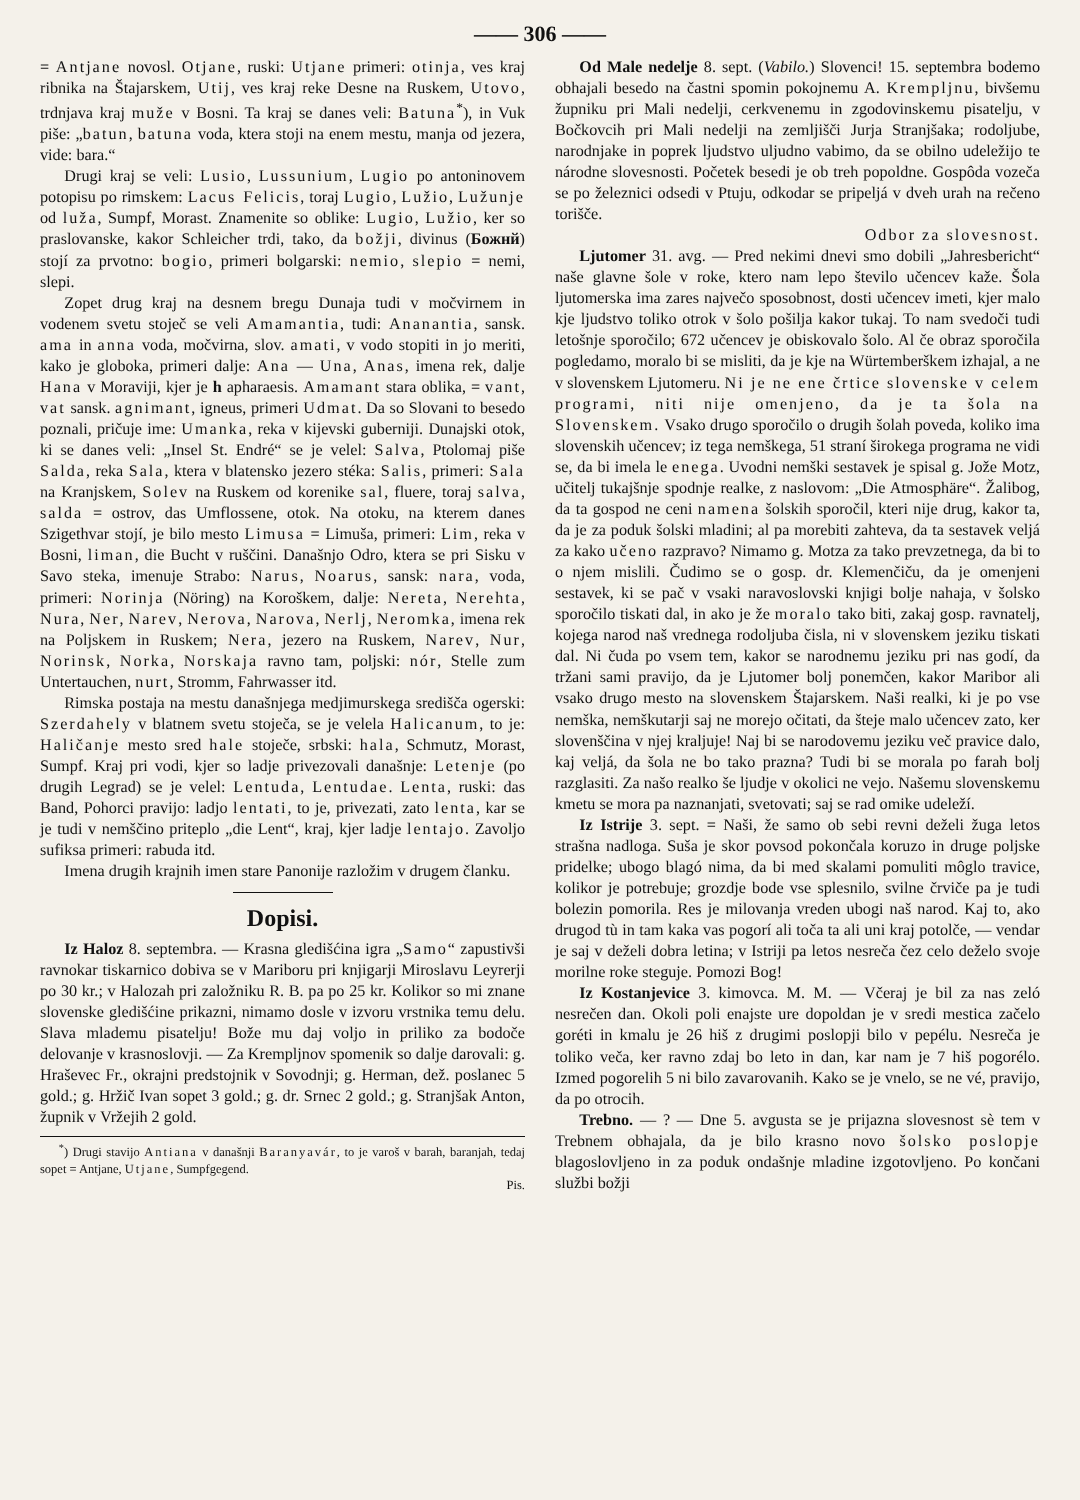—— 306 ——
= Antjane novosl. Otjane, ruski: Utjane primeri: otinja, ves kraj ribnika na Štajarskem, Utij, ves kraj reke Desne na Ruskem, Utovo, trdnjava kraj muže v Bosni. Ta kraj se danes veli: Batuna<sup>*</sup>), in Vuk piše: „batun, batuna voda, ktera stoji na enem mestu, manja od jezera, vide: bara.“
Drugi kraj se veli: Lusio, Lussunium, Lugio po antoninovem potopisu po rimskem: Lacus Felicis, toraj Lugio, Lužio, Lužunje od luža, Sumpf, Morast. Znamenite so oblike: Lugio, Lužio, ker so praslovanske, kakor Schleicher trdi, tako, da božji, divinus (Божнй) stojí za prvotno: bogio, primeri bolgarski: nemio, slepio = nemi, slepi.
Zopet drug kraj na desnem bregu Dunaja tudi v močvirnem in vodenem svetu stoječ se veli Amamantia, tudi: Ananantia, sansk. ama in anna voda, močvirna, slov. amati, v vodo stopiti in jo meriti, kako je globoka, primeri dalje: Ana — Una, Anas, imena rek, dalje Hana v Moraviji, kjer je h apharaesis. Amamant stara oblika, = vant, vat sansk. agnimant, igneus, primeri Udmat. Da so Slovani to besedo poznali, pričuje ime: Umanka, reka v kijevski guberniji. Dunajski otok, ki se danes veli: „Insel St. Endré“ se je velel: Salva, Ptolomaj piše Salda, reka Sala, ktera v blatensko jezero stéka: Salis, primeri: Sala na Kranjskem, Solev na Ruskem od korenike sal, fluere, toraj salva, salda = ostrov, das Umflossene, otok. Na otoku, na kterem danes Szigethvar stojí, je bilo mesto Limusa = Limuša, primeri: Lim, reka v Bosni, liman, die Bucht v ruščini. Današnjo Odro, ktera se pri Sisku v Savo steka, imenuje Strabo: Narus, Noarus, sansk: nara, voda, primeri: Norinja (Nöring) na Koroškem, dalje: Nereta, Nerehta, Nura, Ner, Narev, Nerova, Narova, Nerlj, Neromka, imena rek na Poljskem in Ruskem; Nera, jezero na Ruskem, Narev, Nur, Norinsk, Norka, Norskaja ravno tam, poljski: nór, Stelle zum Untertauchen, nurt, Stromm, Fahrwasser itd.
Rimska postaja na mestu današnjega medjimurskega središča ogerski: Szerdahely v blatnem svetu stoječa, se je velela Halicanum, to je: Haličanje mesto sred hale stoječe, srbski: hala, Schmutz, Morast, Sumpf. Kraj pri vodi, kjer so ladje privezovali današnje: Letenje (po drugih Legrad) se je velel: Lentuda, Lentudae. Lenta, ruski: das Band, Pohorci pravijo: ladjo lentati, to je, privezati, zato lenta, kar se je tudi v nemščino priteplo „die Lent“, kraj, kjer ladje lentajo. Zavoljo sufiksa primeri: rabuda itd.
Imena drugih krajnih imen stare Panonije razložim v drugem članku.
Dopisi.
Iz Haloz 8. septembra. — Krasna gledišćina igra „Samo“ zapustivši ravnokar tiskarnico dobiva se v Mariboru pri knjigarji Miroslavu Leyrerji po 30 kr.; v Halozah pri založniku R. B. pa po 25 kr. Kolikor so mi znane slovenske gledišćine prikazni, nimamo dosle v izvoru vrstnika temu delu. Slava mlademu pisatelju! Bože mu daj voljo in priliko za bodoče delovanje v krasnoslovji. — Za Krempljnov spomenik so dalje darovali: g. Hraševec Fr., okrajni predstojnik v Sovodnji; g. Herman, dež. poslanec 5 gold.; g. Hržič Ivan sopet 3 gold.; g. dr. Srnec 2 gold.; g. Stranjšak Anton, župnik v Vržejih 2 gold.
<sup>*</sup>) Drugi stavijo Antiana v današnji Baranyavár, to je varoš v barah, baranjah, tedaj sopet = Antjane, Utjane, Sumpfgegend.
Pis.
Od Male nedelje 8. sept. (Vabilo.) Slovenci! 15. septembra bodemo obhajali besedo na častni spomin pokojnemu A. Krempljnu, bivšemu župniku pri Mali nedelji, cerkvenemu in zgodovinskemu pisatelju, v Bočkovcih pri Mali nedelji na zemljišči Jurja Stranjšaka; rodoljube, narodnjake in poprek ljudstvo uljudno vabimo, da se obilno udeležijo te národne slovesnosti. Početek besedi je ob treh popoldne. Gospôda vozeča se po železnici odsedi v Ptuju, odkodar se pripeljá v dveh urah na rečeno torišče.
Odbor za slovesnost.
Ljutomer 31. avg. — Pred nekimi dnevi smo dobili „Jahresbericht“ naše glavne šole v roke, ktero nam lepo število učencev kaže. Šola ljutomerska ima zares največo sposobnost, dosti učencev imeti, kjer malo kje ljudstvo toliko otrok v šolo pošilja kakor tukaj. To nam svedoči tudi letošnje sporočilo; 672 učencev je obiskovalo šolo. Al če obraz sporočila pogledamo, moralo bi se misliti, da je kje na Würtemberškem izhajal, a ne v slovenskem Ljutomeru. Ni je ne ene črtice slovenske v celem programi, niti nije omenjeno, da je ta šola na Slovenskem. Vsako drugo sporočilo o drugih šolah poveda, koliko ima slovenskih učencev; iz tega nemškega, 51 straní širokega programa ne vidi se, da bi imela le enega. Uvodni nemški sestavek je spisal g. Jože Motz, učitelj tukajšnje spodnje realke, z naslovom: „Die Atmosphäre“. Žalibog, da ta gospod ne ceni namena šolskih sporočil, kteri nije drug, kakor ta, da je za poduk šolski mladini; al pa morebiti zahteva, da ta sestavek veljá za kako učeno razpravo? Nimamo g. Motza za tako prevzetnega, da bi to o njem mislili. Čudimo se o gosp. dr. Klemenčiču, da je omenjeni sestavek, ki se pač v vsaki naravoslovski knjigi bolje nahaja, v šolsko sporočilo tiskati dal, in ako je že moralo tako biti, zakaj gosp. ravnatelj, kojega narod naš vrednega rodoljuba čisla, ni v slovenskem jeziku tiskati dal. Ni čuda po vsem tem, kakor se narodnemu jeziku pri nas godí, da tržani sami pravijo, da je Ljutomer bolj ponemčen, kakor Maribor ali vsako drugo mesto na slovenskem Štajarskem. Naši realki, ki je po vse nemška, nemškutarji saj ne morejo očitati, da šteje malo učencev zato, ker slovenščina v njej kraljuje! Naj bi se narodovemu jeziku več pravice dalo, kaj veljá, da šola ne bo tako prazna? Tudi bi se morala po farah bolj razglasiti. Za našo realko še ljudje v okolici ne vejo. Našemu slovenskemu kmetu se mora pa naznanjati, svetovati; saj se rad omike udeleží.
Iz Istrije 3. sept. = Naši, že samo ob sebi revni deželi žuga letos strašna nadloga. Suša je skor povsod pokončala koruzo in druge poljske pridelke; ubogo blagó nima, da bi med skalami pomuliti môglo travice, kolikor je potrebuje; grozdje bode vse splesnilo, svilne črviče pa je tudi bolezin pomorila. Res je milovanja vreden ubogi naš narod. Kaj to, ako drugod tù in tam kaka vas pogorí ali toča ta ali uni kraj potolče, — vendar je saj v deželi dobra letina; v Istriji pa letos nesreča čez celo deželo svoje morilne roke steguje. Pomozi Bog!
Iz Kostanjevice 3. kimovca. M. M. — Včeraj je bil za nas zeló nesrečen dan. Okoli poli enajste ure dopoldan je v sredi mestica začelo goréti in kmalu je 26 hiš z drugimi poslopji bilo v pepélu. Nesreča je toliko veča, ker ravno zdaj bo leto in dan, kar nam je 7 hiš pogorélo. Izmed pogorelih 5 ni bilo zavarovanih. Kako se je vnelo, se ne vé, pravijo, da po otrocih.
Trebno. — ? — Dne 5. avgusta se je prijazna slovesnost sè tem v Trebnem obhajala, da je bilo krasno novo šolsko poslopje blagoslovljeno in za poduk ondašnje mladine izgotovljeno. Po končani službi božji